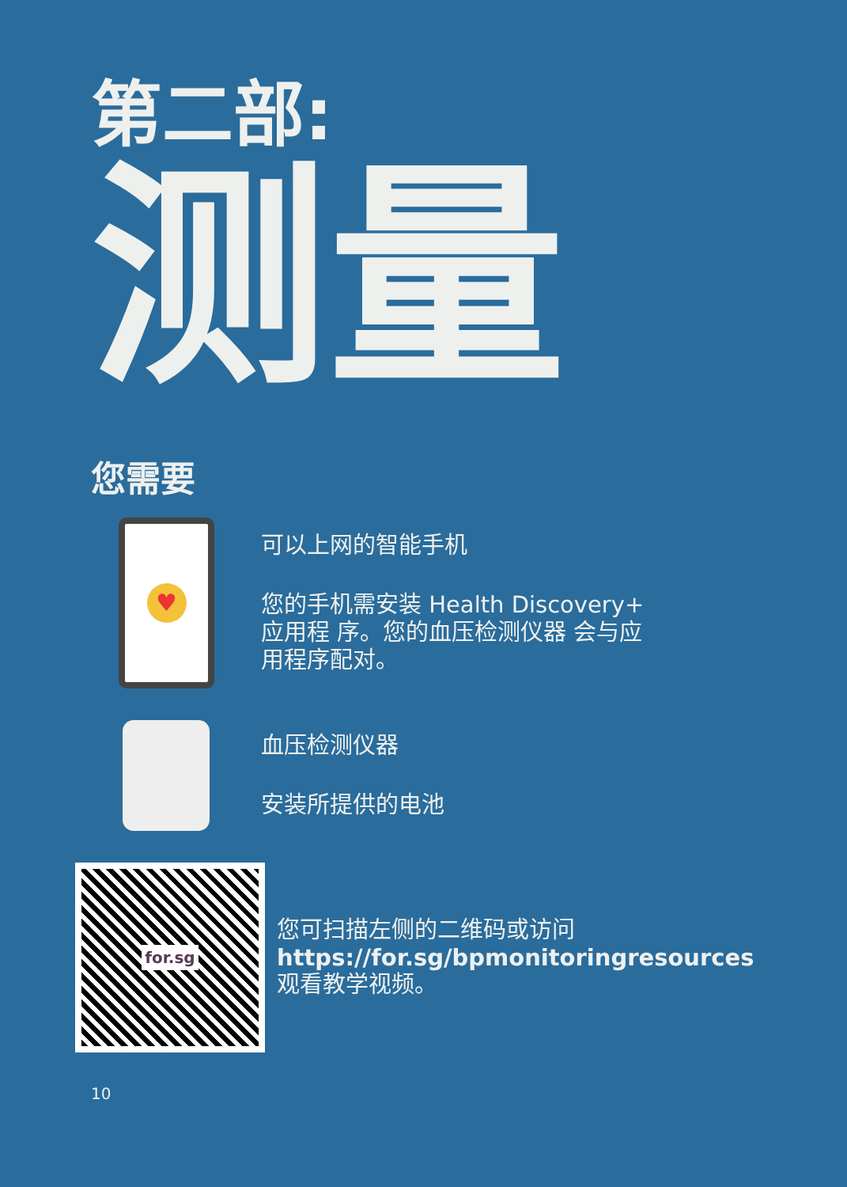第二部:
测量
您需要
♥
可以上网的智能手机
您的手机需安装 Health Discovery+
应用程 序。您的血压检测仪器 会与应
用程序配对。
血压检测仪器
安装所提供的电池
for.sg
您可扫描左侧的二维码或访问
https://for.sg/bpmonitoringresources
观看教学视频。
10